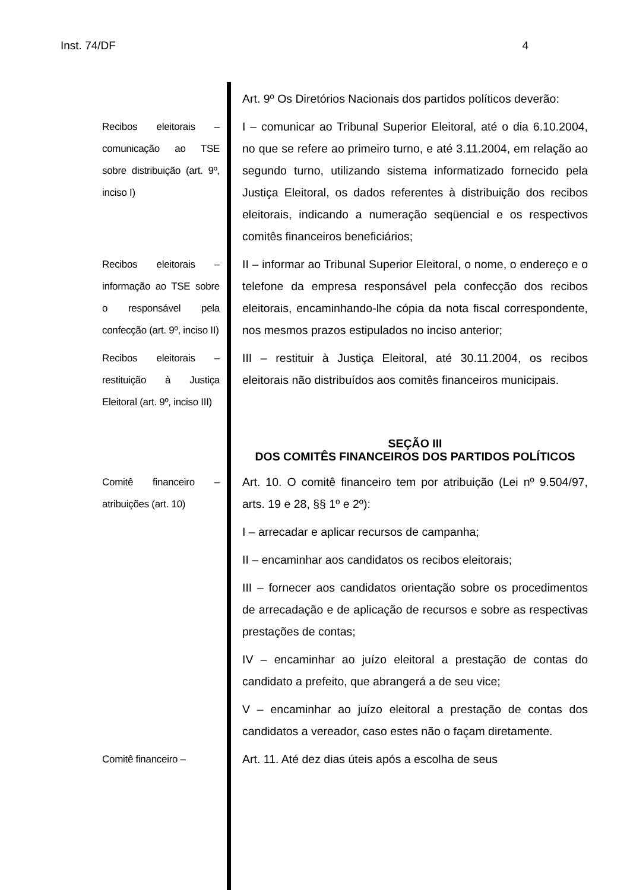Inst. 74/DF 4
Art. 9º Os Diretórios Nacionais dos partidos políticos deverão:
Recibos eleitorais – comunicação ao TSE sobre distribuição (art. 9º, inciso I)
I – comunicar ao Tribunal Superior Eleitoral, até o dia 6.10.2004, no que se refere ao primeiro turno, e até 3.11.2004, em relação ao segundo turno, utilizando sistema informatizado fornecido pela Justiça Eleitoral, os dados referentes à distribuição dos recibos eleitorais, indicando a numeração seqüencial e os respectivos comitês financeiros beneficiários;
Recibos eleitorais – informação ao TSE sobre o responsável pela confecção (art. 9º, inciso II)
II – informar ao Tribunal Superior Eleitoral, o nome, o endereço e o telefone da empresa responsável pela confecção dos recibos eleitorais, encaminhando-lhe cópia da nota fiscal correspondente, nos mesmos prazos estipulados no inciso anterior;
Recibos eleitorais – restituição à Justiça Eleitoral (art. 9º, inciso III)
III – restituir à Justiça Eleitoral, até 30.11.2004, os recibos eleitorais não distribuídos aos comitês financeiros municipais.
SEÇÃO III
DOS COMITÊS FINANCEIROS DOS PARTIDOS POLÍTICOS
Comitê financeiro – atribuições (art. 10)
Art. 10. O comitê financeiro tem por atribuição (Lei nº 9.504/97, arts. 19 e 28, §§ 1º e 2º):
I – arrecadar e aplicar recursos de campanha;
II – encaminhar aos candidatos os recibos eleitorais;
III – fornecer aos candidatos orientação sobre os procedimentos de arrecadação e de aplicação de recursos e sobre as respectivas prestações de contas;
IV – encaminhar ao juízo eleitoral a prestação de contas do candidato a prefeito, que abrangerá a de seu vice;
V – encaminhar ao juízo eleitoral a prestação de contas dos candidatos a vereador, caso estes não o façam diretamente.
Comitê financeiro – Art. 11. Até dez dias úteis após a escolha de seus